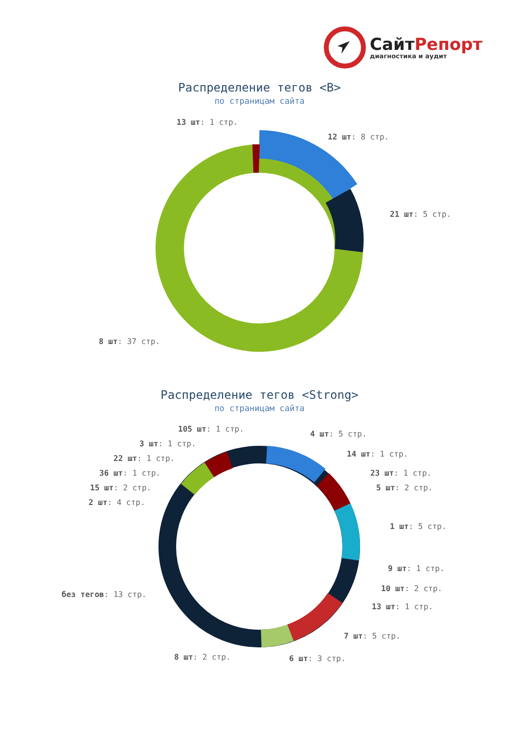СайтРепорт
диагностика и аудит
Распределение тегов <B>
по страницам сайта
13 шт: 1 стр.
12 шт: 8 стр.
21 шт: 5 стр.
8 шт: 37 стр.
Распределение тегов <Strong>
по страницам сайта
105 шт: 1 стр.
4 шт: 5 стр.
3 шт: 1 стр.
14 шт: 1 стр.
22 шт: 1 стр.
23 шт: 1 стр.
36 шт: 1 стр.
5 шт: 2 стр.
15 шт: 2 стр.
2 шт: 4 стр.
1 шт: 5 стр.
9 шт: 1 стр.
без тегов: 13 стр.
10 шт: 2 стр.
13 шт: 1 стр.
7 шт: 5 стр.
8 шт: 2 стр. 6 шт: 3 стр.